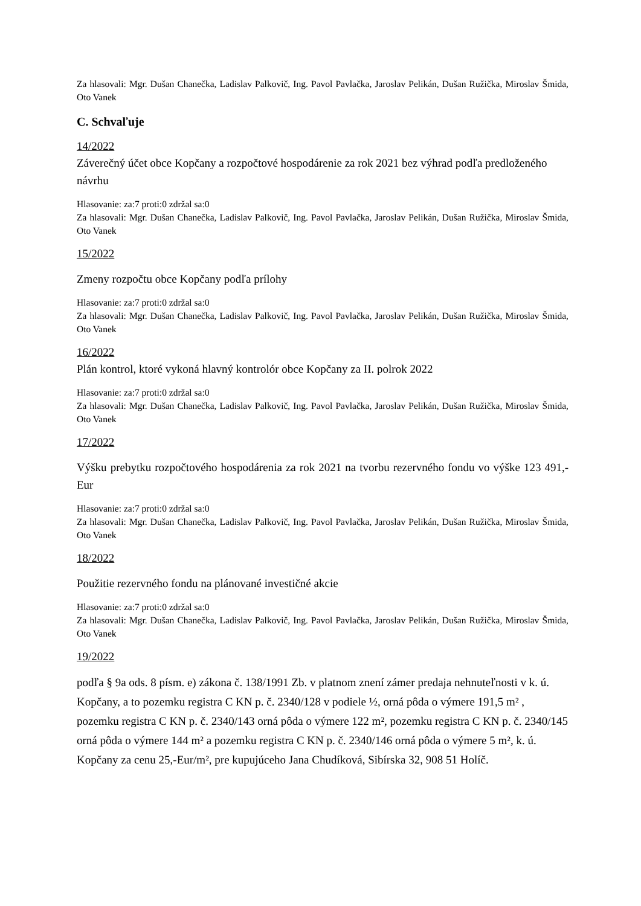Za hlasovali: Mgr. Dušan Chanečka, Ladislav Palkovič, Ing. Pavol Pavlačka, Jaroslav Pelikán, Dušan Ružička, Miroslav Šmida, Oto Vanek
C. Schvaľuje
14/2022
Záverečný účet obce Kopčany a rozpočtové hospodárenie za rok 2021 bez výhrad podľa predloženého návrhu
Hlasovanie: za:7 proti:0 zdržal sa:0
Za hlasovali: Mgr. Dušan Chanečka, Ladislav Palkovič, Ing. Pavol Pavlačka, Jaroslav Pelikán, Dušan Ružička, Miroslav Šmida, Oto Vanek
15/2022
Zmeny rozpočtu obce Kopčany podľa prílohy
Hlasovanie: za:7 proti:0 zdržal sa:0
Za hlasovali: Mgr. Dušan Chanečka, Ladislav Palkovič, Ing. Pavol Pavlačka, Jaroslav Pelikán, Dušan Ružička, Miroslav Šmida, Oto Vanek
16/2022
Plán kontrol, ktoré vykoná hlavný kontrolór obce Kopčany za II. polrok 2022
Hlasovanie: za:7 proti:0 zdržal sa:0
Za hlasovali: Mgr. Dušan Chanečka, Ladislav Palkovič, Ing. Pavol Pavlačka, Jaroslav Pelikán, Dušan Ružička, Miroslav Šmida, Oto Vanek
17/2022
Výšku prebytku rozpočtového hospodárenia za rok 2021 na tvorbu rezervného fondu vo výške 123 491,- Eur
Hlasovanie: za:7 proti:0 zdržal sa:0
Za hlasovali: Mgr. Dušan Chanečka, Ladislav Palkovič, Ing. Pavol Pavlačka, Jaroslav Pelikán, Dušan Ružička, Miroslav Šmida, Oto Vanek
18/2022
Použitie rezervného fondu na plánované investičné akcie
Hlasovanie: za:7 proti:0 zdržal sa:0
Za hlasovali: Mgr. Dušan Chanečka, Ladislav Palkovič, Ing. Pavol Pavlačka, Jaroslav Pelikán, Dušan Ružička, Miroslav Šmida, Oto Vanek
19/2022
podľa § 9a ods. 8 písm. e) zákona č. 138/1991 Zb. v platnom znení zámer predaja nehnuteľnosti v k. ú. Kopčany, a to pozemku registra C KN p. č. 2340/128 v podiele ½, orná pôda o výmere 191,5 m² , pozemku registra C KN p. č. 2340/143 orná pôda o výmere 122 m², pozemku registra C KN p. č. 2340/145 orná pôda o výmere 144 m² a pozemku registra C KN p. č. 2340/146 orná pôda o výmere 5 m², k. ú. Kopčany za cenu 25,-Eur/m², pre kupujúceho Jana Chudíková, Sibírska 32, 908 51 Holíč.